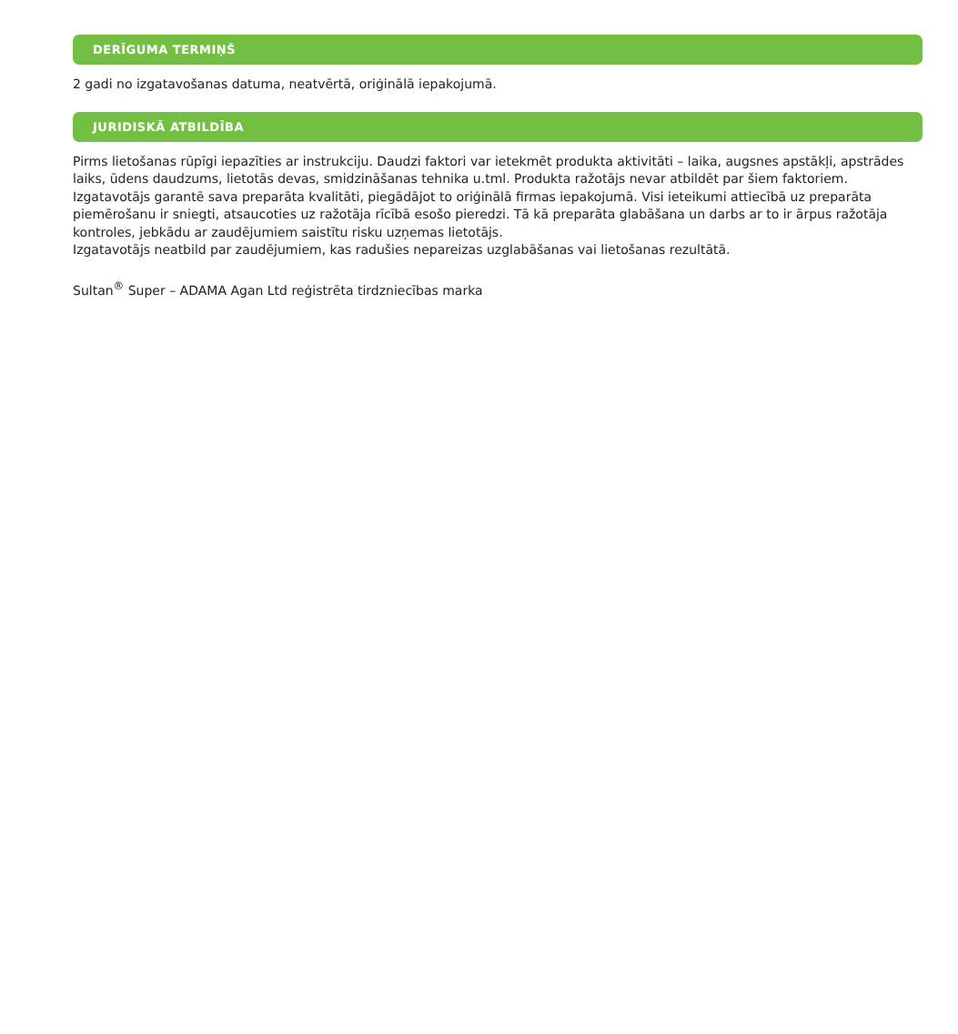DERĪGUMA TERMIŅŠ
2 gadi no izgatavošanas datuma, neatvērtā, oriģinālā iepakojumā.
JURIDISKĀ ATBILDĪBA
Pirms lietošanas rūpīgi iepazīties ar instrukciju. Daudzi faktori var ietekmēt produkta aktivitāti – laika, augsnes apstākļi, apstrādes laiks, ūdens daudzums, lietotās devas, smidzināšanas tehnika u.tml. Produkta ražotājs nevar atbildēt par šiem faktoriem. Izgatavotājs garantē sava preparāta kvalitāti, piegādājot to oriģinālā firmas iepakojumā. Visi ieteikumi attiecībā uz preparāta piemērošanu ir sniegti, atsaucoties uz ražotāja rīcībā esošo pieredzi. Tā kā preparāta glabāšana un darbs ar to ir ārpus ražotāja kontroles, jebkādu ar zaudējumiem saistītu risku uzņemas lietotājs.
Izgatavotājs neatbild par zaudējumiem, kas radušies nepareizas uzglabāšanas vai lietošanas rezultātā.
Sultan<sup>®</sup> Super – ADAMA Agan Ltd reģistrēta tirdzniecības marka